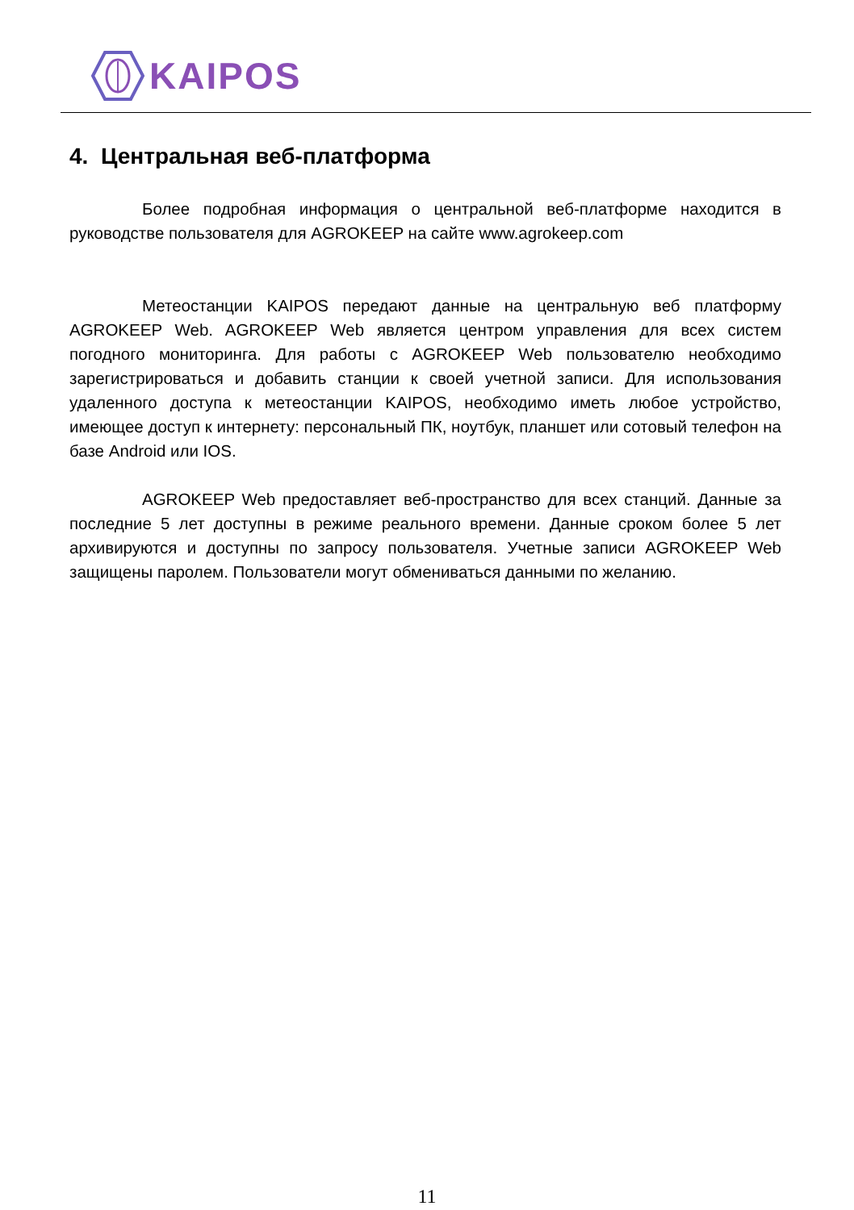KAIPOS
4. Центральная веб-платформа
Более подробная информация о центральной веб-платформе находится в руководстве пользователя для AGROKEEP на сайте www.agrokeep.com
Метеостанции KAIPOS передают данные на центральную веб платформу AGROKEEP Web. AGROKEEP Web является центром управления для всех систем погодного мониторинга. Для работы с AGROKEEP Web пользователю необходимо зарегистрироваться и добавить станции к своей учетной записи. Для использования удаленного доступа к метеостанции KAIPOS, необходимо иметь любое устройство, имеющее доступ к интернету: персональный ПК, ноутбук, планшет или сотовый телефон на базе Android или IOS.
AGROKEEP Web предоставляет веб-пространство для всех станций. Данные за последние 5 лет доступны в режиме реального времени. Данные сроком более 5 лет архивируются и доступны по запросу пользователя. Учетные записи AGROKEEP Web защищены паролем. Пользователи могут обмениваться данными по желанию.
11